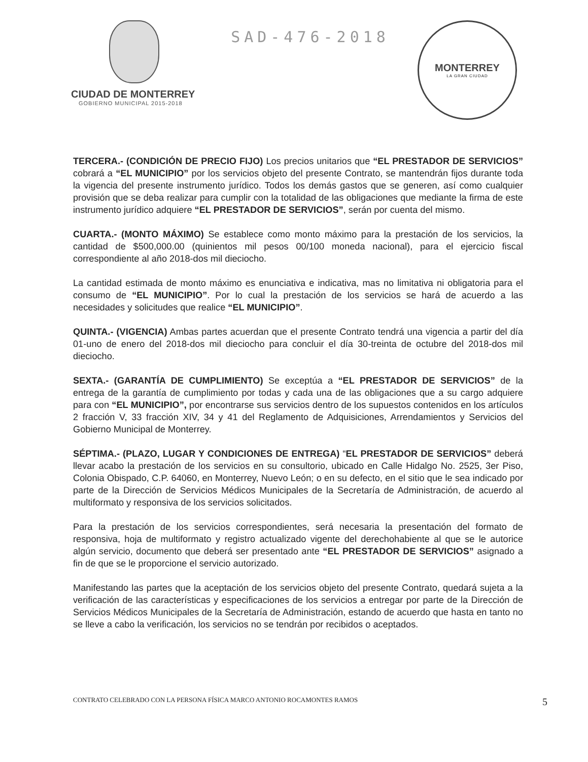CIUDAD DE MONTERREY
GOBIERNO MUNICIPAL 2015-2018
SAD-476-2018
MONTERREY
LA GRAN CIUDAD
TERCERA.- (CONDICIÓN DE PRECIO FIJO) Los precios unitarios que “EL PRESTADOR DE SERVICIOS” cobrará a “EL MUNICIPIO” por los servicios objeto del presente Contrato, se mantendrán fijos durante toda la vigencia del presente instrumento jurídico. Todos los demás gastos que se generen, así como cualquier provisión que se deba realizar para cumplir con la totalidad de las obligaciones que mediante la firma de este instrumento jurídico adquiere “EL PRESTADOR DE SERVICIOS”, serán por cuenta del mismo.
CUARTA.- (MONTO MÁXIMO) Se establece como monto máximo para la prestación de los servicios, la cantidad de $500,000.00 (quinientos mil pesos 00/100 moneda nacional), para el ejercicio fiscal correspondiente al año 2018-dos mil dieciocho.
La cantidad estimada de monto máximo es enunciativa e indicativa, mas no limitativa ni obligatoria para el consumo de “EL MUNICIPIO”. Por lo cual la prestación de los servicios se hará de acuerdo a las necesidades y solicitudes que realice “EL MUNICIPIO”.
QUINTA.- (VIGENCIA) Ambas partes acuerdan que el presente Contrato tendrá una vigencia a partir del día 01-uno de enero del 2018-dos mil dieciocho para concluir el día 30-treinta de octubre del 2018-dos mil dieciocho.
SEXTA.- (GARANTÍA DE CUMPLIMIENTO) Se exceptúa a “EL PRESTADOR DE SERVICIOS” de la entrega de la garantía de cumplimiento por todas y cada una de las obligaciones que a su cargo adquiere para con “EL MUNICIPIO”, por encontrarse sus servicios dentro de los supuestos contenidos en los artículos 2 fracción V, 33 fracción XIV, 34 y 41 del Reglamento de Adquisiciones, Arrendamientos y Servicios del Gobierno Municipal de Monterrey.
SÉPTIMA.- (PLAZO, LUGAR Y CONDICIONES DE ENTREGA) “EL PRESTADOR DE SERVICIOS” deberá llevar acabo la prestación de los servicios en su consultorio, ubicado en Calle Hidalgo No. 2525, 3er Piso, Colonia Obispado, C.P. 64060, en Monterrey, Nuevo León; o en su defecto, en el sitio que le sea indicado por parte de la Dirección de Servicios Médicos Municipales de la Secretaría de Administración, de acuerdo al multiformato y responsiva de los servicios solicitados.
Para la prestación de los servicios correspondientes, será necesaria la presentación del formato de responsiva, hoja de multiformato y registro actualizado vigente del derechohabiente al que se le autorice algún servicio, documento que deberá ser presentado ante “EL PRESTADOR DE SERVICIOS” asignado a fin de que se le proporcione el servicio autorizado.
Manifestando las partes que la aceptación de los servicios objeto del presente Contrato, quedará sujeta a la verificación de las características y especificaciones de los servicios a entregar por parte de la Dirección de Servicios Médicos Municipales de la Secretaría de Administración, estando de acuerdo que hasta en tanto no se lleve a cabo la verificación, los servicios no se tendrán por recibidos o aceptados.
CONTRATO CELEBRADO CON LA PERSONA FÍSICA MARCO ANTONIO ROCAMONTES RAMOS 5